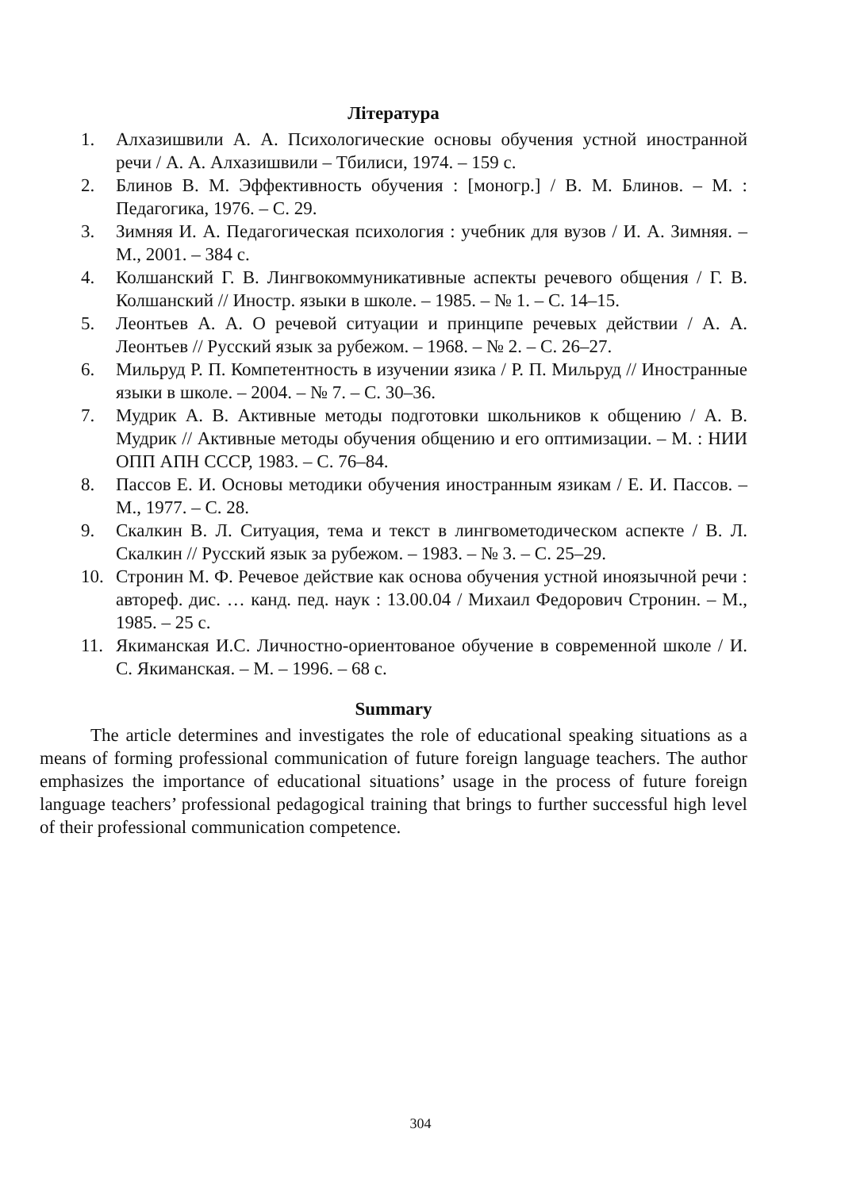Література
1. Алхазишвили А. А. Психологические основы обучения устной иностранной речи / А. А. Алхазишвили – Тбилиси, 1974. – 159 с.
2. Блинов В. М. Эффективность обучения : [моногр.] / В. М. Блинов. – М. : Педагогика, 1976. – С. 29.
3. Зимняя И. А. Педагогическая психология : учебник для вузов / И. А. Зимняя. – М., 2001. – 384 с.
4. Колшанский Г. В. Лингвокоммуникативные аспекты речевого общения / Г. В. Колшанский // Иностр. языки в школе. – 1985. – № 1. – С. 14–15.
5. Леонтьев А. А. О речевой ситуации и принципе речевых действии / А. А. Леонтьев // Русский язык за рубежом. – 1968. – № 2. – С. 26–27.
6. Мильруд Р. П. Компетентность в изучении язика / Р. П. Мильруд // Иностранные языки в школе. – 2004. – № 7. – С. 30–36.
7. Мудрик А. В. Активные методы подготовки школьников к общению / А. В. Мудрик // Активные методы обучения общению и его оптимизации. – М. : НИИ ОПП АПН СССР, 1983. – С. 76–84.
8. Пассов Е. И. Основы методики обучения иностранным язикам / Е. И. Пассов. – М., 1977. – С. 28.
9. Скалкин В. Л. Ситуация, тема и текст в лингвометодическом аспекте / В. Л. Скалкин // Русский язык за рубежом. – 1983. – № 3. – С. 25–29.
10. Стронин М. Ф. Речевое действие как основа обучения устной иноязычной речи : автореф. дис. … канд. пед. наук : 13.00.04 / Михаил Федорович Стронин. – М., 1985. – 25 с.
11. Якиманская И.С. Личностно-ориентованое обучение в современной школе / И. С. Якиманская. – М. – 1996. – 68 с.
Summary
The article determines and investigates the role of educational speaking situations as a means of forming professional communication of future foreign language teachers. The author emphasizes the importance of educational situations’ usage in the process of future foreign language teachers’ professional pedagogical training that brings to further successful high level of their professional communication competence.
304